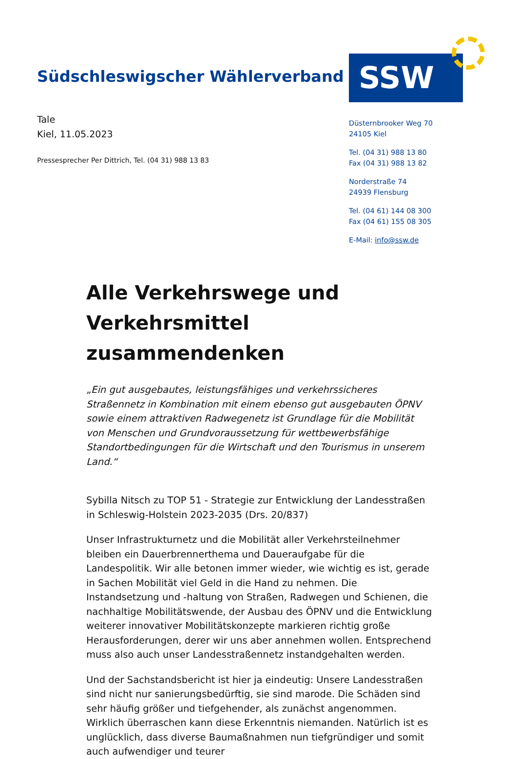Südschleswigscher Wählerverband
SSW
Tale
Kiel, 11.05.2023
Pressesprecher Per Dittrich, Tel. (04 31) 988 13 83
Düsternbrooker Weg 70
24105 Kiel
Tel. (04 31) 988 13 80
Fax (04 31) 988 13 82
Norderstraße 74
24939 Flensburg
Tel. (04 61) 144 08 300
Fax (04 61) 155 08 305
E-Mail: info@ssw.de
Alle Verkehrswege und Verkehrsmittel zusammendenken
„Ein gut ausgebautes, leistungsfähiges und verkehrssicheres Straßennetz in Kombination mit einem ebenso gut ausgebauten ÖPNV sowie einem attraktiven Radwegenetz ist Grundlage für die Mobilität von Menschen und Grundvoraussetzung für wettbewerbsfähige Standortbedingungen für die Wirtschaft und den Tourismus in unserem Land.“
Sybilla Nitsch zu TOP 51 - Strategie zur Entwicklung der Landesstraßen in Schleswig-Holstein 2023-2035 (Drs. 20/837)
Unser Infrastrukturnetz und die Mobilität aller Verkehrsteilnehmer bleiben ein Dauerbrennerthema und Daueraufgabe für die Landespolitik. Wir alle betonen immer wieder, wie wichtig es ist, gerade in Sachen Mobilität viel Geld in die Hand zu nehmen. Die Instandsetzung und -haltung von Straßen, Radwegen und Schienen, die nachhaltige Mobilitätswende, der Ausbau des ÖPNV und die Entwicklung weiterer innovativer Mobilitätskonzepte markieren richtig große Herausforderungen, derer wir uns aber annehmen wollen. Entsprechend muss also auch unser Landesstraßennetz instandgehalten werden.
Und der Sachstandsbericht ist hier ja eindeutig: Unsere Landesstraßen sind nicht nur sanierungsbedürftig, sie sind marode. Die Schäden sind sehr häufig größer und tiefgehender, als zunächst angenommen. Wirklich überraschen kann diese Erkenntnis niemanden. Natürlich ist es unglücklich, dass diverse Baumaßnahmen nun tiefgründiger und somit auch aufwendiger und teurer